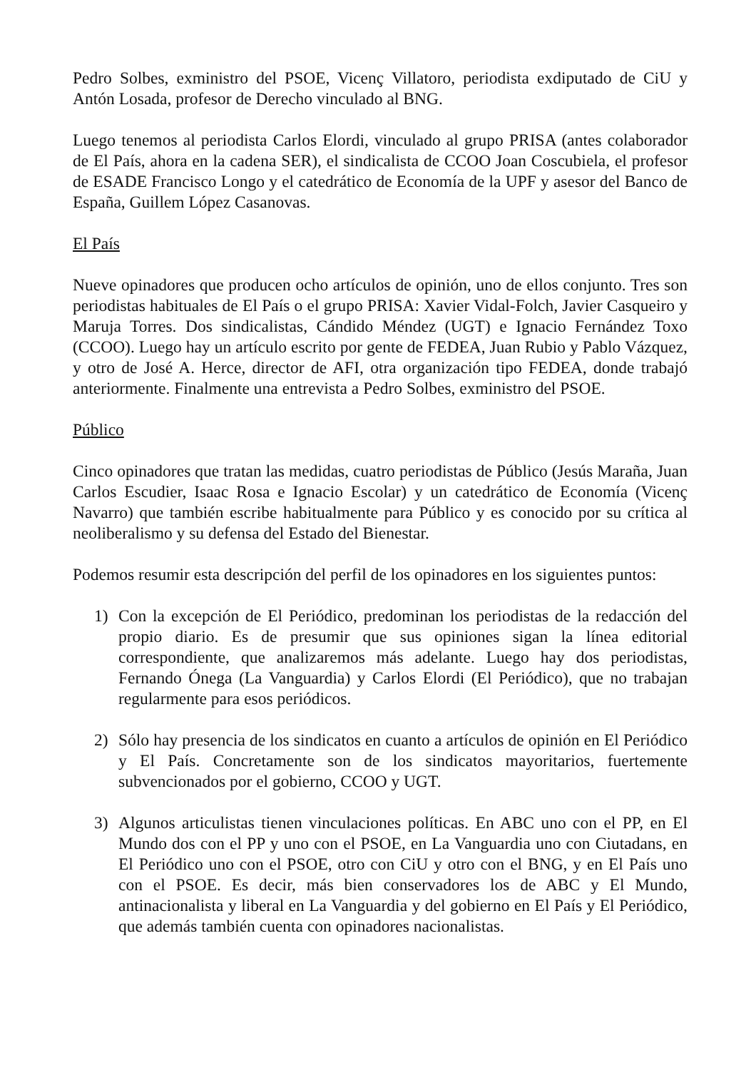Pedro Solbes, exministro del PSOE, Vicenç Villatoro, periodista exdiputado de CiU y Antón Losada, profesor de Derecho vinculado al BNG.
Luego tenemos al periodista Carlos Elordi, vinculado al grupo PRISA (antes colaborador de El País, ahora en la cadena SER), el sindicalista de CCOO Joan Coscubiela, el profesor de ESADE Francisco Longo y el catedrático de Economía de la UPF y asesor del Banco de España, Guillem López Casanovas.
El País
Nueve opinadores que producen ocho artículos de opinión, uno de ellos conjunto. Tres son periodistas habituales de El País o el grupo PRISA: Xavier Vidal-Folch, Javier Casqueiro y Maruja Torres. Dos sindicalistas, Cándido Méndez (UGT) e Ignacio Fernández Toxo (CCOO). Luego hay un artículo escrito por gente de FEDEA, Juan Rubio y Pablo Vázquez, y otro de José A. Herce, director de AFI, otra organización tipo FEDEA, donde trabajó anteriormente. Finalmente una entrevista a Pedro Solbes, exministro del PSOE.
Público
Cinco opinadores que tratan las medidas, cuatro periodistas de Público (Jesús Maraña, Juan Carlos Escudier, Isaac Rosa e Ignacio Escolar) y un catedrático de Economía (Vicenç Navarro) que también escribe habitualmente para Público y es conocido por su crítica al neoliberalismo y su defensa del Estado del Bienestar.
Podemos resumir esta descripción del perfil de los opinadores en los siguientes puntos:
1) Con la excepción de El Periódico, predominan los periodistas de la redacción del propio diario. Es de presumir que sus opiniones sigan la línea editorial correspondiente, que analizaremos más adelante. Luego hay dos periodistas, Fernando Ónega (La Vanguardia) y Carlos Elordi (El Periódico), que no trabajan regularmente para esos periódicos.
2) Sólo hay presencia de los sindicatos en cuanto a artículos de opinión en El Periódico y El País. Concretamente son de los sindicatos mayoritarios, fuertemente subvencionados por el gobierno, CCOO y UGT.
3) Algunos articulistas tienen vinculaciones políticas. En ABC uno con el PP, en El Mundo dos con el PP y uno con el PSOE, en La Vanguardia uno con Ciutadans, en El Periódico uno con el PSOE, otro con CiU y otro con el BNG, y en El País uno con el PSOE. Es decir, más bien conservadores los de ABC y El Mundo, antinacionalista y liberal en La Vanguardia y del gobierno en El País y El Periódico, que además también cuenta con opinadores nacionalistas.